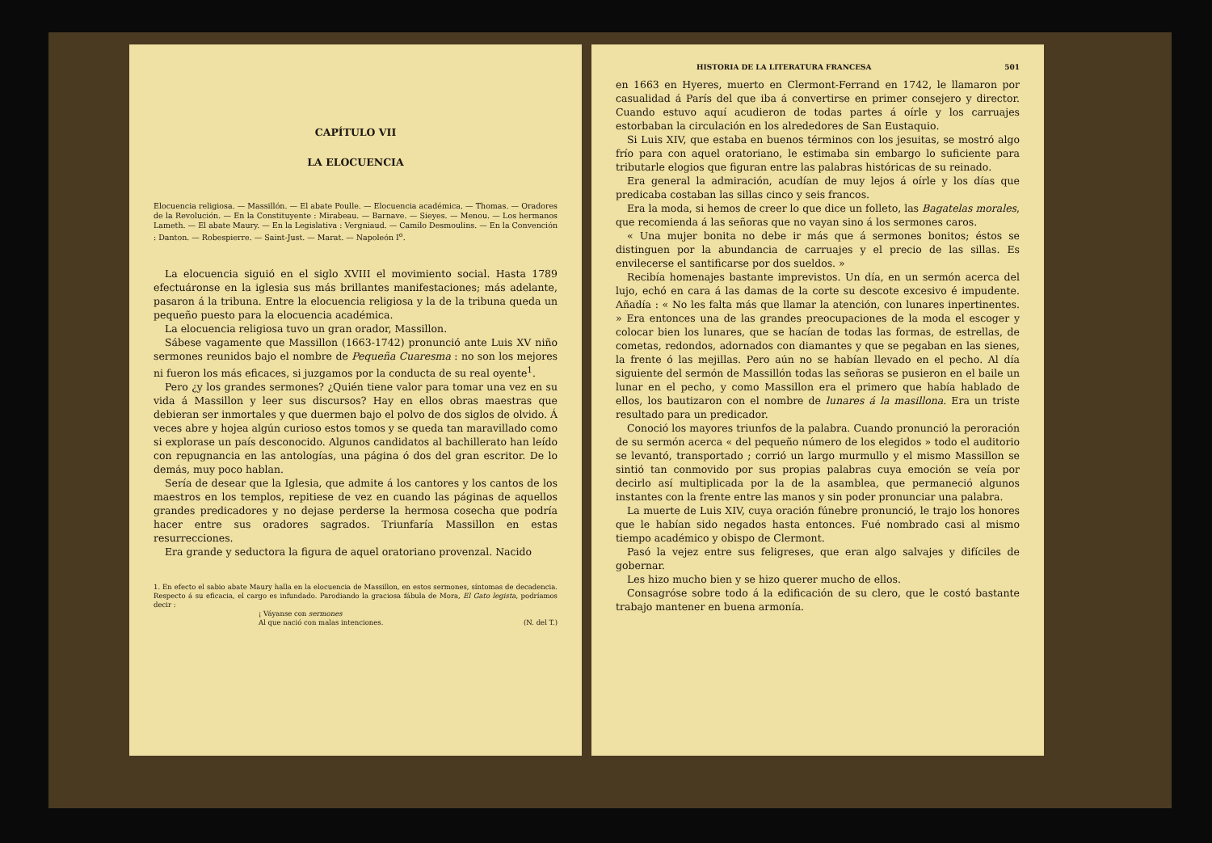CAPÍTULO VII
LA ELOCUENCIA
Elocuencia religiosa. — Massillón. — El abate Poulle. — Elocuencia académica. — Thomas. — Oradores de la Revolución. — En la Constituyente : Mirabeau. — Barnave. — Sieyes. — Menou. — Los hermanos Lameth. — El abate Maury. — En la Legislativa : Vergniaud. — Camilo Desmoulins. — En la Convención : Danton. — Robespierre. — Saint-Just. — Marat. — Napoleón I<sup>o</sup>.
La elocuencia siguió en el siglo XVIII el movimiento social. Hasta 1789 efectuáronse en la iglesia sus más brillantes manifestaciones; más adelante, pasaron á la tribuna. Entre la elocuencia religiosa y la de la tribuna queda un pequeño puesto para la elocuencia académica.
La elocuencia religiosa tuvo un gran orador, Massillon.
Sábese vagamente que Massillon (1663-1742) pronunció ante Luis XV niño sermones reunidos bajo el nombre de Pequeña Cuaresma : no son los mejores ni fueron los más eficaces, si juzgamos por la conducta de su real oyente<sup>1</sup>.
Pero ¿y los grandes sermones? ¿Quién tiene valor para tomar una vez en su vida á Massillon y leer sus discursos? Hay en ellos obras maestras que debieran ser inmortales y que duermen bajo el polvo de dos siglos de olvido. Á veces abre y hojea algún curioso estos tomos y se queda tan maravillado como si explorase un país desconocido. Algunos candidatos al bachillerato han leído con repugnancia en las antologías, una página ó dos del gran escritor. De lo demás, muy poco hablan.
Sería de desear que la Iglesia, que admite á los cantores y los cantos de los maestros en los templos, repitiese de vez en cuando las páginas de aquellos grandes predicadores y no dejase perderse la hermosa cosecha que podría hacer entre sus oradores sagrados. Triunfaría Massillon en estas resurrecciones.
Era grande y seductora la figura de aquel oratoriano provenzal. Nacido
1. En efecto el sabio abate Maury halla en la elocuencia de Massillon, en estos sermones, síntomas de decadencia. Respecto á su eficacia, el cargo es infundado. Parodiando la graciosa fábula de Mora, El Gato legista, podríamos decir :
¡ Váyanse con sermones
Al que nació con malas intenciones. (N. del T.)
HISTORIA DE LA LITERATURA FRANCESA 501
en 1663 en Hyeres, muerto en Clermont-Ferrand en 1742, le llamaron por casualidad á París del que iba á convertirse en primer consejero y director. Cuando estuvo aquí acudieron de todas partes á oírle y los carruajes estorbaban la circulación en los alrededores de San Eustaquio.
Si Luis XIV, que estaba en buenos términos con los jesuitas, se mostró algo frío para con aquel oratoriano, le estimaba sin embargo lo suficiente para tributarle elogios que figuran entre las palabras históricas de su reinado.
Era general la admiración, acudían de muy lejos á oírle y los días que predicaba costaban las sillas cinco y seis francos.
Era la moda, si hemos de creer lo que dice un folleto, las Bagatelas morales, que recomienda á las señoras que no vayan sino á los sermones caros.
« Una mujer bonita no debe ir más que á sermones bonitos; éstos se distinguen por la abundancia de carruajes y el precio de las sillas. Es envilecerse el santificarse por dos sueldos. »
Recibía homenajes bastante imprevistos. Un día, en un sermón acerca del lujo, echó en cara á las damas de la corte su descote excesivo é impudente. Añadía : « No les falta más que llamar la atención, con lunares inpertinentes. » Era entonces una de las grandes preocupaciones de la moda el escoger y colocar bien los lunares, que se hacían de todas las formas, de estrellas, de cometas, redondos, adornados con diamantes y que se pegaban en las sienes, la frente ó las mejillas. Pero aún no se habían llevado en el pecho. Al día siguiente del sermón de Massillón todas las señoras se pusieron en el baile un lunar en el pecho, y como Massillon era el primero que había hablado de ellos, los bautizaron con el nombre de lunares á la masillona. Era un triste resultado para un predicador.
Conoció los mayores triunfos de la palabra. Cuando pronunció la peroración de su sermón acerca « del pequeño número de los elegidos » todo el auditorio se levantó, transportado ; corrió un largo murmullo y el mismo Massillon se sintió tan conmovido por sus propias palabras cuya emoción se veía por decirlo así multiplicada por la de la asamblea, que permaneció algunos instantes con la frente entre las manos y sin poder pronunciar una palabra.
La muerte de Luis XIV, cuya oración fúnebre pronunció, le trajo los honores que le habían sido negados hasta entonces. Fué nombrado casi al mismo tiempo académico y obispo de Clermont.
Pasó la vejez entre sus feligreses, que eran algo salvajes y difíciles de gobernar.
Les hizo mucho bien y se hizo querer mucho de ellos.
Consagróse sobre todo á la edificación de su clero, que le costó bastante trabajo mantener en buena armonía.